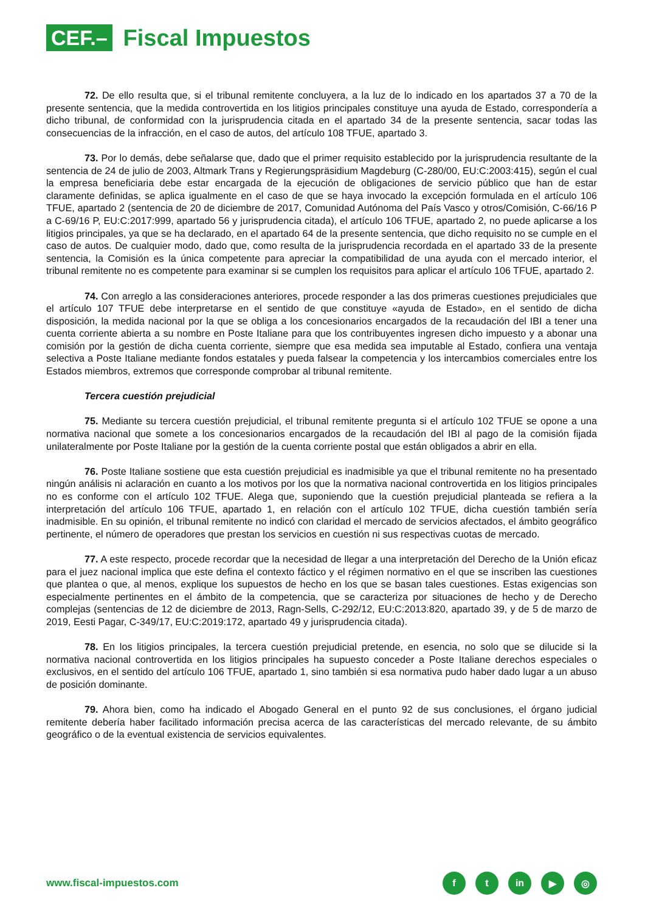CEF.–
Fiscal Impuestos
72. De ello resulta que, si el tribunal remitente concluyera, a la luz de lo indicado en los apartados 37 a 70 de la presente sentencia, que la medida controvertida en los litigios principales constituye una ayuda de Estado, correspondería a dicho tribunal, de conformidad con la jurisprudencia citada en el apartado 34 de la presente sentencia, sacar todas las consecuencias de la infracción, en el caso de autos, del artículo 108 TFUE, apartado 3.
73. Por lo demás, debe señalarse que, dado que el primer requisito establecido por la jurisprudencia resultante de la sentencia de 24 de julio de 2003, Altmark Trans y Regierungspräsidium Magdeburg (C-280/00, EU:C:2003:415), según el cual la empresa beneficiaria debe estar encargada de la ejecución de obligaciones de servicio público que han de estar claramente definidas, se aplica igualmente en el caso de que se haya invocado la excepción formulada en el artículo 106 TFUE, apartado 2 (sentencia de 20 de diciembre de 2017, Comunidad Autónoma del País Vasco y otros/Comisión, C-66/16 P a C-69/16 P, EU:C:2017:999, apartado 56 y jurisprudencia citada), el artículo 106 TFUE, apartado 2, no puede aplicarse a los litigios principales, ya que se ha declarado, en el apartado 64 de la presente sentencia, que dicho requisito no se cumple en el caso de autos. De cualquier modo, dado que, como resulta de la jurisprudencia recordada en el apartado 33 de la presente sentencia, la Comisión es la única competente para apreciar la compatibilidad de una ayuda con el mercado interior, el tribunal remitente no es competente para examinar si se cumplen los requisitos para aplicar el artículo 106 TFUE, apartado 2.
74. Con arreglo a las consideraciones anteriores, procede responder a las dos primeras cuestiones prejudiciales que el artículo 107 TFUE debe interpretarse en el sentido de que constituye «ayuda de Estado», en el sentido de dicha disposición, la medida nacional por la que se obliga a los concesionarios encargados de la recaudación del IBI a tener una cuenta corriente abierta a su nombre en Poste Italiane para que los contribuyentes ingresen dicho impuesto y a abonar una comisión por la gestión de dicha cuenta corriente, siempre que esa medida sea imputable al Estado, confiera una ventaja selectiva a Poste Italiane mediante fondos estatales y pueda falsear la competencia y los intercambios comerciales entre los Estados miembros, extremos que corresponde comprobar al tribunal remitente.
Tercera cuestión prejudicial
75. Mediante su tercera cuestión prejudicial, el tribunal remitente pregunta si el artículo 102 TFUE se opone a una normativa nacional que somete a los concesionarios encargados de la recaudación del IBI al pago de la comisión fijada unilateralmente por Poste Italiane por la gestión de la cuenta corriente postal que están obligados a abrir en ella.
76. Poste Italiane sostiene que esta cuestión prejudicial es inadmisible ya que el tribunal remitente no ha presentado ningún análisis ni aclaración en cuanto a los motivos por los que la normativa nacional controvertida en los litigios principales no es conforme con el artículo 102 TFUE. Alega que, suponiendo que la cuestión prejudicial planteada se refiera a la interpretación del artículo 106 TFUE, apartado 1, en relación con el artículo 102 TFUE, dicha cuestión también sería inadmisible. En su opinión, el tribunal remitente no indicó con claridad el mercado de servicios afectados, el ámbito geográfico pertinente, el número de operadores que prestan los servicios en cuestión ni sus respectivas cuotas de mercado.
77. A este respecto, procede recordar que la necesidad de llegar a una interpretación del Derecho de la Unión eficaz para el juez nacional implica que este defina el contexto fáctico y el régimen normativo en el que se inscriben las cuestiones que plantea o que, al menos, explique los supuestos de hecho en los que se basan tales cuestiones. Estas exigencias son especialmente pertinentes en el ámbito de la competencia, que se caracteriza por situaciones de hecho y de Derecho complejas (sentencias de 12 de diciembre de 2013, Ragn-Sells, C-292/12, EU:C:2013:820, apartado 39, y de 5 de marzo de 2019, Eesti Pagar, C-349/17, EU:C:2019:172, apartado 49 y jurisprudencia citada).
78. En los litigios principales, la tercera cuestión prejudicial pretende, en esencia, no solo que se dilucide si la normativa nacional controvertida en los litigios principales ha supuesto conceder a Poste Italiane derechos especiales o exclusivos, en el sentido del artículo 106 TFUE, apartado 1, sino también si esa normativa pudo haber dado lugar a un abuso de posición dominante.
79. Ahora bien, como ha indicado el Abogado General en el punto 92 de sus conclusiones, el órgano judicial remitente debería haber facilitado información precisa acerca de las características del mercado relevante, de su ámbito geográfico o de la eventual existencia de servicios equivalentes.
www.fiscal-impuestos.com
ft in ▶ ◎